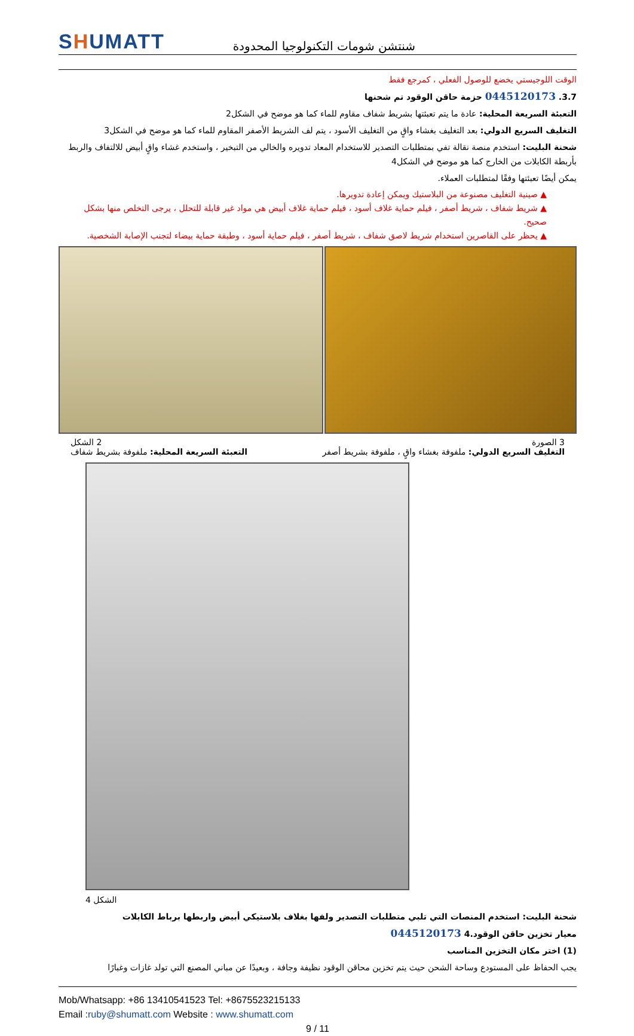SHUMATT
شنتشن شومات التكنولوجيا المحدودة
الوقت اللوجيستي يخضع للوصول الفعلي ، كمرجع فقط
3.7. 0445120173 حزمة حاقن الوقود تم شحنها
التعبئة السريعة المحلية: عادة ما يتم تعبئتها بشريط شفاف مقاوم للماء كما هو موضح في الشكل2
التغليف السريع الدولي: بعد التغليف بغشاء واقٍ من التغليف الأسود ، يتم لف الشريط الأصفر المقاوم للماء كما هو موضح في الشكل3
شحنة البليت: استخدم منصة نقالة تفي بمتطلبات التصدير للاستخدام المعاد تدويره والخالي من التبخير ، واستخدم غشاء واقٍ أبيض للالتفاف والربط بأربطة الكابلات من الخارج كما هو موضح في الشكل4
يمكن أيضًا تعبئتها وفقًا لمتطلبات العملاء.
▲ صينية التغليف مصنوعة من البلاستيك ويمكن إعادة تدويرها.
▲ شريط شفاف ، شريط أصفر ، فيلم حماية غلاف أسود ، فيلم حماية غلاف أبيض هي مواد غير قابلة للتحلل ، يرجى التخلص منها بشكل صحيح.
▲ يحظر على القاصرين استخدام شريط لاصق شفاف ، شريط أصفر ، فيلم حماية أسود ، وطبقة حماية بيضاء لتجنب الإصابة الشخصية.
3 الصورة 2 الشكل
التغليف السريع الدولي: ملفوفة بغشاء واقٍ ، ملفوفة بشريط أصفر التعبئة السريعة المحلية: ملفوفة بشريط شفاف
الشكل 4
شحنة البليت: استخدم المنصات التي تلبي متطلبات التصدير ولفها بغلاف بلاستيكي أبيض واربطها برباط الكابلات
معيار تخزين حاقن الوقود.4 0445120173
(1) اختر مكان التخزين المناسب
يجب الحفاظ على المستودع وساحة الشحن حيث يتم تخزين محاقن الوقود نظيفة وجافة ، وبعيدًا عن مباني المصنع التي تولد غازات وغبارًا
Mob/Whatsapp: +86 13410541523 Tel: +8675523215133
Email :ruby@shumatt.com Website : www.shumatt.com
9 / 11